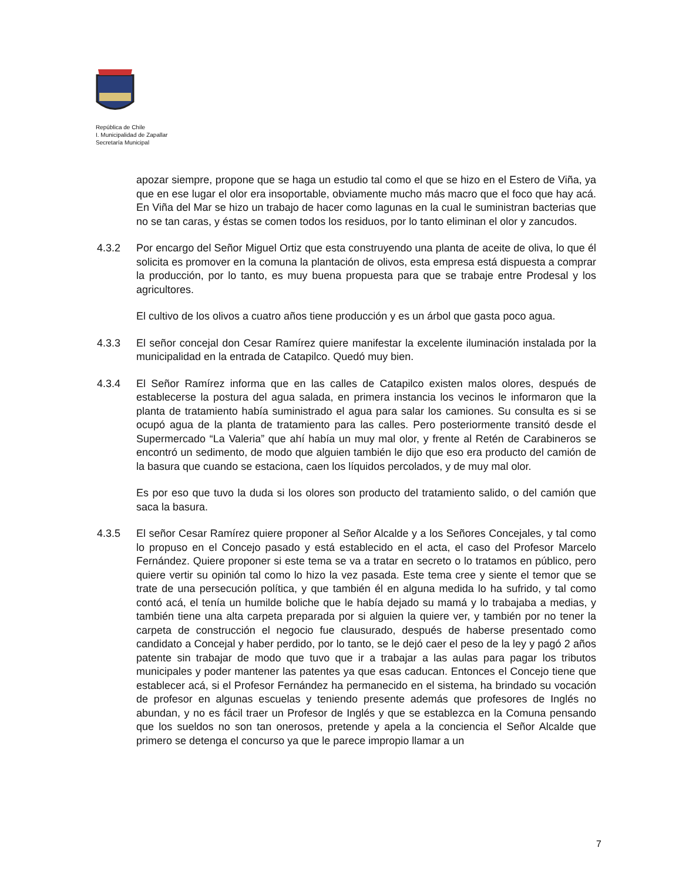República de Chile
I. Municipalidad de Zapallar
Secretaría Municipal
apozar siempre, propone que se haga un estudio tal como el que se hizo en el Estero de Viña, ya que en ese lugar el olor era insoportable, obviamente mucho más macro que el foco que hay acá. En Viña del Mar se hizo un trabajo de hacer como lagunas en la cual le suministran bacterias que no se tan caras, y éstas se comen todos los residuos, por lo tanto eliminan el olor y zancudos.
4.3.2 Por encargo del Señor Miguel Ortiz que esta construyendo una planta de aceite de oliva, lo que él solicita es promover en la comuna la plantación de olivos, esta empresa está dispuesta a comprar la producción, por lo tanto, es muy buena propuesta para que se trabaje entre Prodesal y los agricultores.
El cultivo de los olivos a cuatro años tiene producción y es un árbol que gasta poco agua.
4.3.3 El señor concejal don Cesar Ramírez quiere manifestar la excelente iluminación instalada por la municipalidad en la entrada de Catapilco. Quedó muy bien.
4.3.4 El Señor Ramírez informa que en las calles de Catapilco existen malos olores, después de establecerse la postura del agua salada, en primera instancia los vecinos le informaron que la planta de tratamiento había suministrado el agua para salar los camiones. Su consulta es si se ocupó agua de la planta de tratamiento para las calles. Pero posteriormente transitó desde el Supermercado “La Valeria” que ahí había un muy mal olor, y frente al Retén de Carabineros se encontró un sedimento, de modo que alguien también le dijo que eso era producto del camión de la basura que cuando se estaciona, caen los líquidos percolados, y de muy mal olor.
Es por eso que tuvo la duda si los olores son producto del tratamiento salido, o del camión que saca la basura.
4.3.5 El señor Cesar Ramírez quiere proponer al Señor Alcalde y a los Señores Concejales, y tal como lo propuso en el Concejo pasado y está establecido en el acta, el caso del Profesor Marcelo Fernández. Quiere proponer si este tema se va a tratar en secreto o lo tratamos en público, pero quiere vertir su opinión tal como lo hizo la vez pasada. Este tema cree y siente el temor que se trate de una persecución política, y que también él en alguna medida lo ha sufrido, y tal como contó acá, el tenía un humilde boliche que le había dejado su mamá y lo trabajaba a medias, y también tiene una alta carpeta preparada por si alguien la quiere ver, y también por no tener la carpeta de construcción el negocio fue clausurado, después de haberse presentado como candidato a Concejal y haber perdido, por lo tanto, se le dejó caer el peso de la ley y pagó 2 años patente sin trabajar de modo que tuvo que ir a trabajar a las aulas para pagar los tributos municipales y poder mantener las patentes ya que esas caducan. Entonces el Concejo tiene que establecer acá, si el Profesor Fernández ha permanecido en el sistema, ha brindado su vocación de profesor en algunas escuelas y teniendo presente además que profesores de Inglés no abundan, y no es fácil traer un Profesor de Inglés y que se establezca en la Comuna pensando que los sueldos no son tan onerosos, pretende y apela a la conciencia el Señor Alcalde que primero se detenga el concurso ya que le parece impropio llamar a un
7